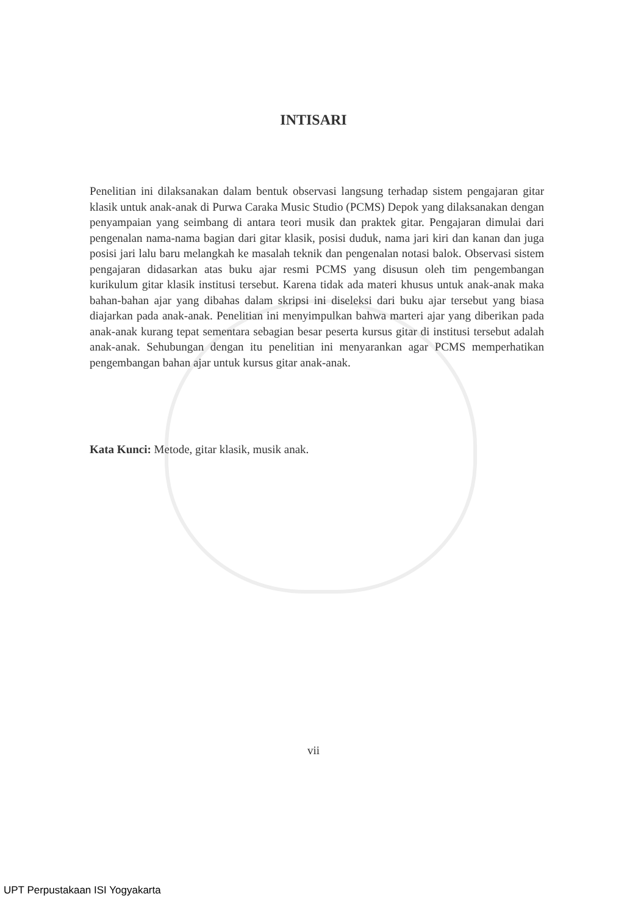INTISARI
Penelitian ini dilaksanakan dalam bentuk observasi langsung terhadap sistem pengajaran gitar klasik untuk anak-anak di Purwa Caraka Music Studio (PCMS) Depok yang dilaksanakan dengan penyampaian yang seimbang di antara teori musik dan praktek gitar. Pengajaran dimulai dari pengenalan nama-nama bagian dari gitar klasik, posisi duduk, nama jari kiri dan kanan dan juga posisi jari lalu baru melangkah ke masalah teknik dan pengenalan notasi balok. Observasi sistem pengajaran didasarkan atas buku ajar resmi PCMS yang disusun oleh tim pengembangan kurikulum gitar klasik institusi tersebut. Karena tidak ada materi khusus untuk anak-anak maka bahan-bahan ajar yang dibahas dalam skripsi ini diseleksi dari buku ajar tersebut yang biasa diajarkan pada anak-anak. Penelitian ini menyimpulkan bahwa marteri ajar yang diberikan pada anak-anak kurang tepat sementara sebagian besar peserta kursus gitar di institusi tersebut adalah anak-anak. Sehubungan dengan itu penelitian ini menyarankan agar PCMS memperhatikan pengembangan bahan ajar untuk kursus gitar anak-anak.
Kata Kunci: Metode, gitar klasik, musik anak.
vii
UPT Perpustakaan ISI Yogyakarta